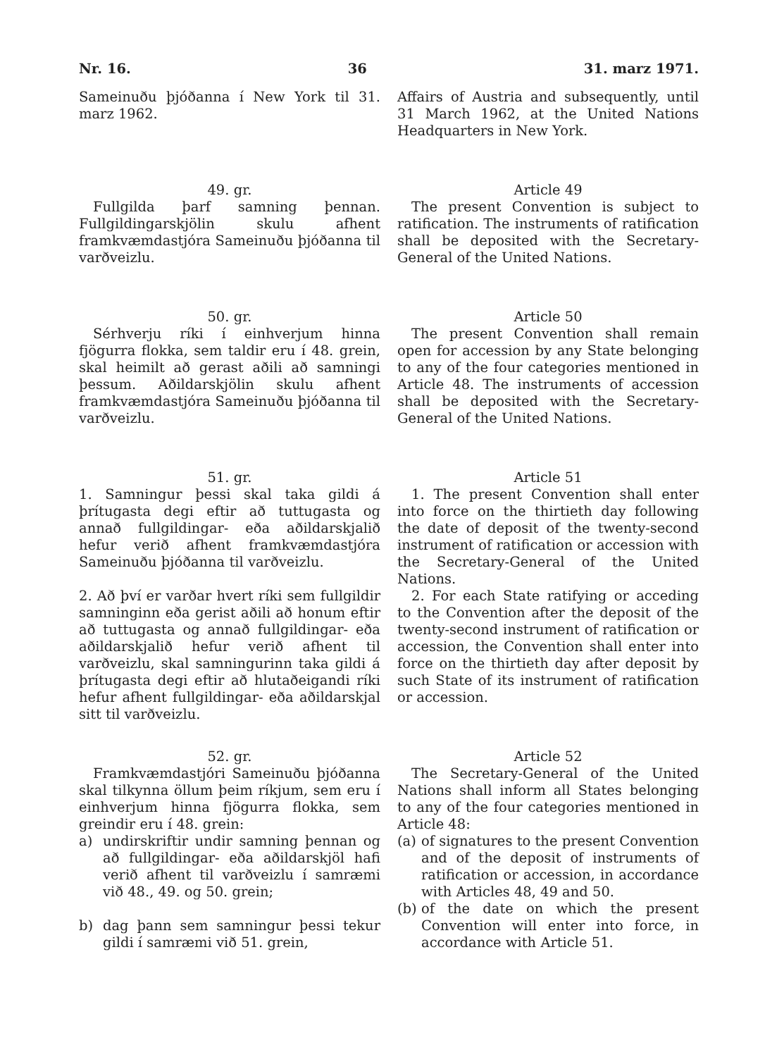Nr. 16. 36 31. marz 1971.
Sameinuðu þjóðanna í New York til 31. marz 1962.
Affairs of Austria and subsequently, until 31 March 1962, at the United Nations Headquarters in New York.
49. gr.
Fullgilda þarf samning þennan. Fullgildingarskjölin skulu afhent framkvæmdastjóra Sameinuðu þjóðanna til varðveizlu.
Article 49
The present Convention is subject to ratification. The instruments of ratification shall be deposited with the Secretary-General of the United Nations.
50. gr.
Sérhverju ríki í einhverjum hinna fjögurra flokka, sem taldir eru í 48. grein, skal heimilt að gerast aðili að samningi þessum. Aðildarskjölin skulu afhent framkvæmdastjóra Sameinuðu þjóðanna til varðveizlu.
Article 50
The present Convention shall remain open for accession by any State belonging to any of the four categories mentioned in Article 48. The instruments of accession shall be deposited with the Secretary-General of the United Nations.
51. gr.
1. Samningur þessi skal taka gildi á þrítugasta degi eftir að tuttugasta og annað fullgildingar- eða aðildarskjalið hefur verið afhent framkvæmdastjóra Sameinuðu þjóðanna til varðveizlu.
2. Að því er varðar hvert ríki sem fullgildir samninginn eða gerist aðili að honum eftir að tuttugasta og annað fullgildingar- eða aðildarskjalið hefur verið afhent til varðveizlu, skal samningurinn taka gildi á þrítugasta degi eftir að hlutaðeigandi ríki hefur afhent fullgildingar- eða aðildarskjal sitt til varðveizlu.
Article 51
1. The present Convention shall enter into force on the thirtieth day following the date of deposit of the twenty-second instrument of ratification or accession with the Secretary-General of the United Nations.
2. For each State ratifying or acceding to the Convention after the deposit of the twenty-second instrument of ratification or accession, the Convention shall enter into force on the thirtieth day after deposit by such State of its instrument of ratification or accession.
52. gr.
Framkvæmdastjóri Sameinuðu þjóðanna skal tilkynna öllum þeim ríkjum, sem eru í einhverjum hinna fjögurra flokka, sem greindir eru í 48. grein:
a) undirskriftir undir samning þennan og að fullgildingar- eða aðildarskjöl hafi verið afhent til varðveizlu í samræmi við 48., 49. og 50. grein;
b) dag þann sem samningur þessi tekur gildi í samræmi við 51. grein,
Article 52
The Secretary-General of the United Nations shall inform all States belonging to any of the four categories mentioned in Article 48:
(a) of signatures to the present Convention and of the deposit of instruments of ratification or accession, in accordance with Articles 48, 49 and 50.
(b) of the date on which the present Convention will enter into force, in accordance with Article 51.